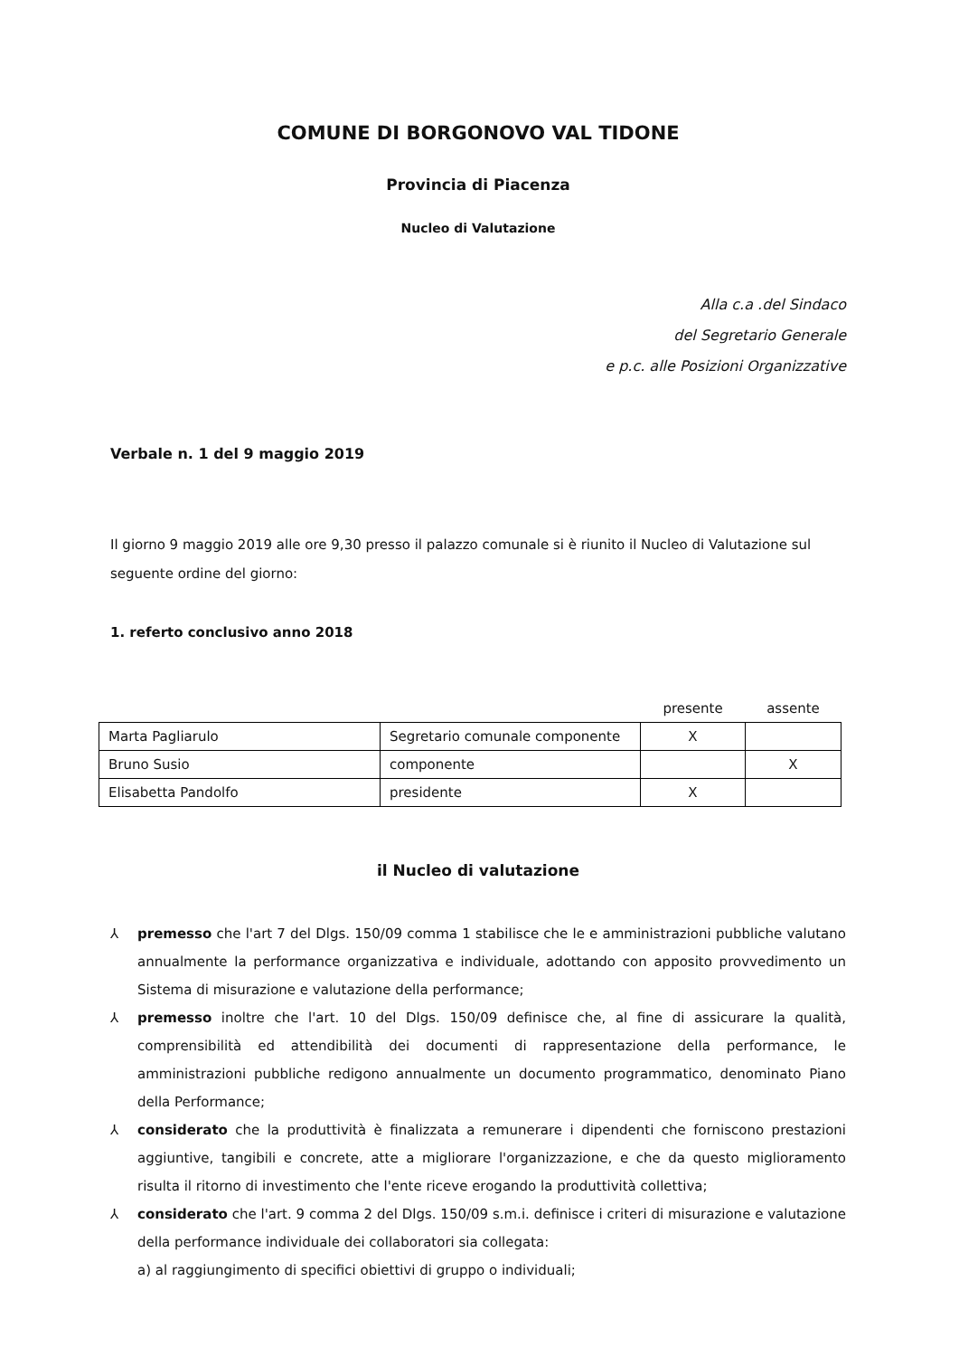COMUNE DI BORGONOVO VAL TIDONE
Provincia di Piacenza
Nucleo di Valutazione
Alla c.a .del Sindaco
del Segretario Generale
e p.c. alle Posizioni Organizzative
Verbale n. 1 del 9 maggio 2019
Il giorno 9 maggio 2019 alle ore 9,30 presso il palazzo comunale si è riunito il Nucleo di Valutazione sul seguente ordine del giorno:
1. referto conclusivo anno 2018
| | | presente | assente |
| --- | --- | --- | --- |
| Marta Pagliarulo | Segretario comunale componente | X | |
| Bruno Susio | componente | | X |
| Elisabetta Pandolfo | presidente | X | |
il Nucleo di valutazione
⅄ premesso che l'art 7 del Dlgs. 150/09 comma 1 stabilisce che le e amministrazioni pubbliche valutano annualmente la performance organizzativa e individuale, adottando con apposito provvedimento un Sistema di misurazione e valutazione della performance;
⅄ premesso inoltre che l'art. 10 del Dlgs. 150/09 definisce che, al fine di assicurare la qualità, comprensibilità ed attendibilità dei documenti di rappresentazione della performance, le amministrazioni pubbliche redigono annualmente un documento programmatico, denominato Piano della Performance;
⅄ considerato che la produttività è finalizzata a remunerare i dipendenti che forniscono prestazioni aggiuntive, tangibili e concrete, atte a migliorare l'organizzazione, e che da questo miglioramento risulta il ritorno di investimento che l'ente riceve erogando la produttività collettiva;
⅄ considerato che l'art. 9 comma 2 del Dlgs. 150/09 s.m.i. definisce i criteri di misurazione e valutazione della performance individuale dei collaboratori sia collegata:
a) al raggiungimento di specifici obiettivi di gruppo o individuali;